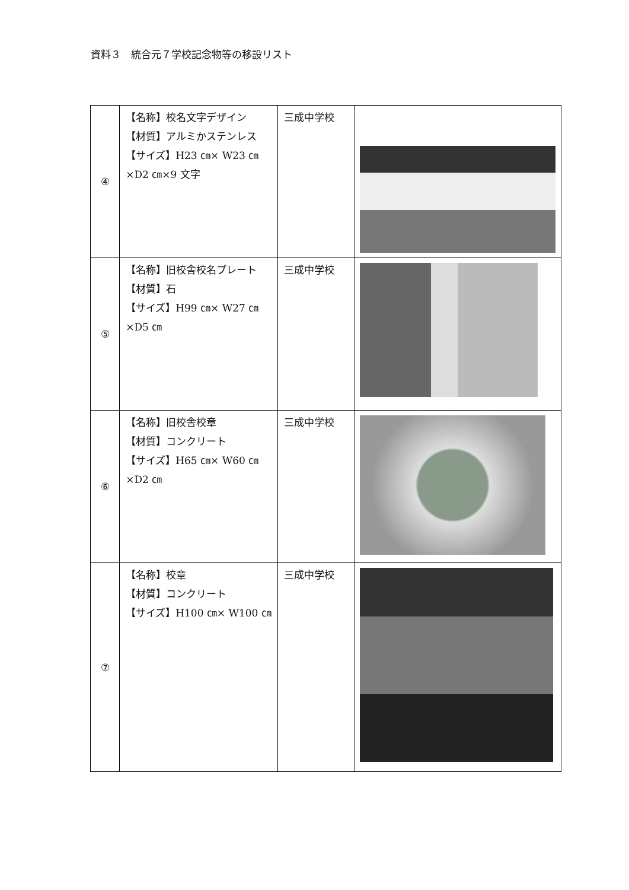資料３　統合元７学校記念物等の移設リスト
| ④ | 【名称】校名文字デザイン 【材質】アルミかステンレス 【サイズ】H23 ㎝× W23 ㎝ ×D2 ㎝×9 文字 | 三成中学校 | |
| ⑤ | 【名称】旧校舎校名プレート 【材質】石 【サイズ】H99 ㎝× W27 ㎝ ×D5 ㎝ | 三成中学校 | |
| ⑥ | 【名称】旧校舎校章 【材質】コンクリート 【サイズ】H65 ㎝× W60 ㎝ ×D2 ㎝ | 三成中学校 | |
| ⑦ | 【名称】校章 【材質】コンクリート 【サイズ】H100 ㎝× W100 ㎝ | 三成中学校 | |